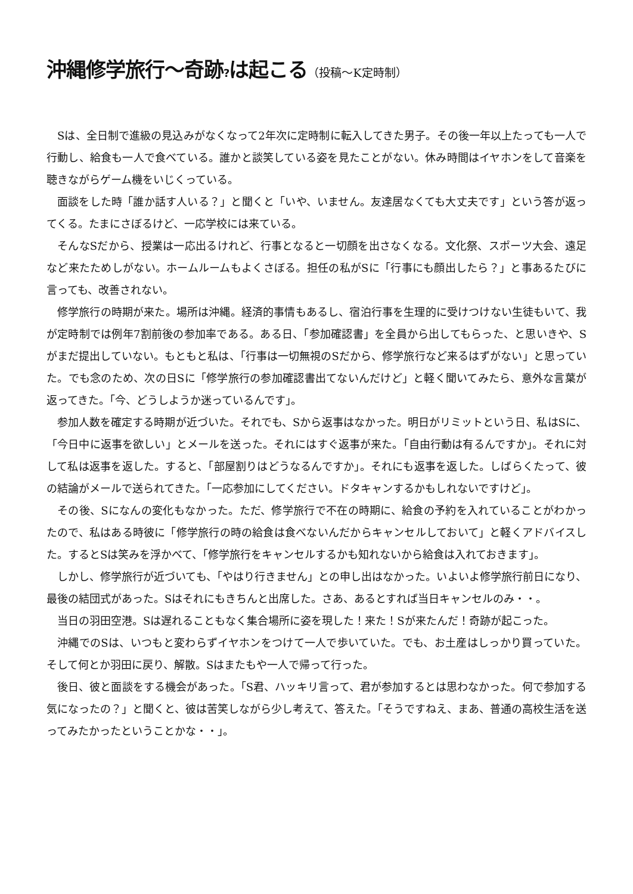沖縄修学旅行～奇跡?は起こる（投稿～K定時制）
Sは、全日制で進級の見込みがなくなって2年次に定時制に転入してきた男子。その後一年以上たっても一人で行動し、給食も一人で食べている。誰かと談笑している姿を見たことがない。休み時間はイヤホンをして音楽を聴きながらゲーム機をいじくっている。
面談をした時「誰か話す人いる？」と聞くと「いや、いません。友達居なくても大丈夫です」という答が返ってくる。たまにさぼるけど、一応学校には来ている。
そんなSだから、授業は一応出るけれど、行事となると一切顔を出さなくなる。文化祭、スポーツ大会、遠足など来たためしがない。ホームルームもよくさぼる。担任の私がSに「行事にも顔出したら？」と事あるたびに言っても、改善されない。
修学旅行の時期が来た。場所は沖縄。経済的事情もあるし、宿泊行事を生理的に受けつけない生徒もいて、我が定時制では例年7割前後の参加率である。ある日、「参加確認書」を全員から出してもらった、と思いきや、Sがまだ提出していない。もともと私は、「行事は一切無視のSだから、修学旅行など来るはずがない」と思っていた。でも念のため、次の日Sに「修学旅行の参加確認書出てないんだけど」と軽く聞いてみたら、意外な言葉が返ってきた。「今、どうしようか迷っているんです」。
参加人数を確定する時期が近づいた。それでも、Sから返事はなかった。明日がリミットという日、私はSに、「今日中に返事を欲しい」とメールを送った。それにはすぐ返事が来た。「自由行動は有るんですか」。それに対して私は返事を返した。すると、「部屋割りはどうなるんですか」。それにも返事を返した。しばらくたって、彼の結論がメールで送られてきた。「一応参加にしてください。ドタキャンするかもしれないですけど」。
その後、Sになんの変化もなかった。ただ、修学旅行で不在の時期に、給食の予約を入れていることがわかったので、私はある時彼に「修学旅行の時の給食は食べないんだからキャンセルしておいて」と軽くアドバイスした。するとSは笑みを浮かべて、「修学旅行をキャンセルするかも知れないから給食は入れておきます」。
しかし、修学旅行が近づいても、「やはり行きません」との申し出はなかった。いよいよ修学旅行前日になり、最後の結団式があった。Sはそれにもきちんと出席した。さあ、あるとすれば当日キャンセルのみ・・。
当日の羽田空港。Sは遅れることもなく集合場所に姿を現した！来た！Sが来たんだ！奇跡が起こった。
沖縄でのSは、いつもと変わらずイヤホンをつけて一人で歩いていた。でも、お土産はしっかり買っていた。そして何とか羽田に戻り、解散。Sはまたもや一人で帰って行った。
後日、彼と面談をする機会があった。「S君、ハッキリ言って、君が参加するとは思わなかった。何で参加する気になったの？」と聞くと、彼は苦笑しながら少し考えて、答えた。「そうですねえ、まあ、普通の高校生活を送ってみたかったということかな・・」。